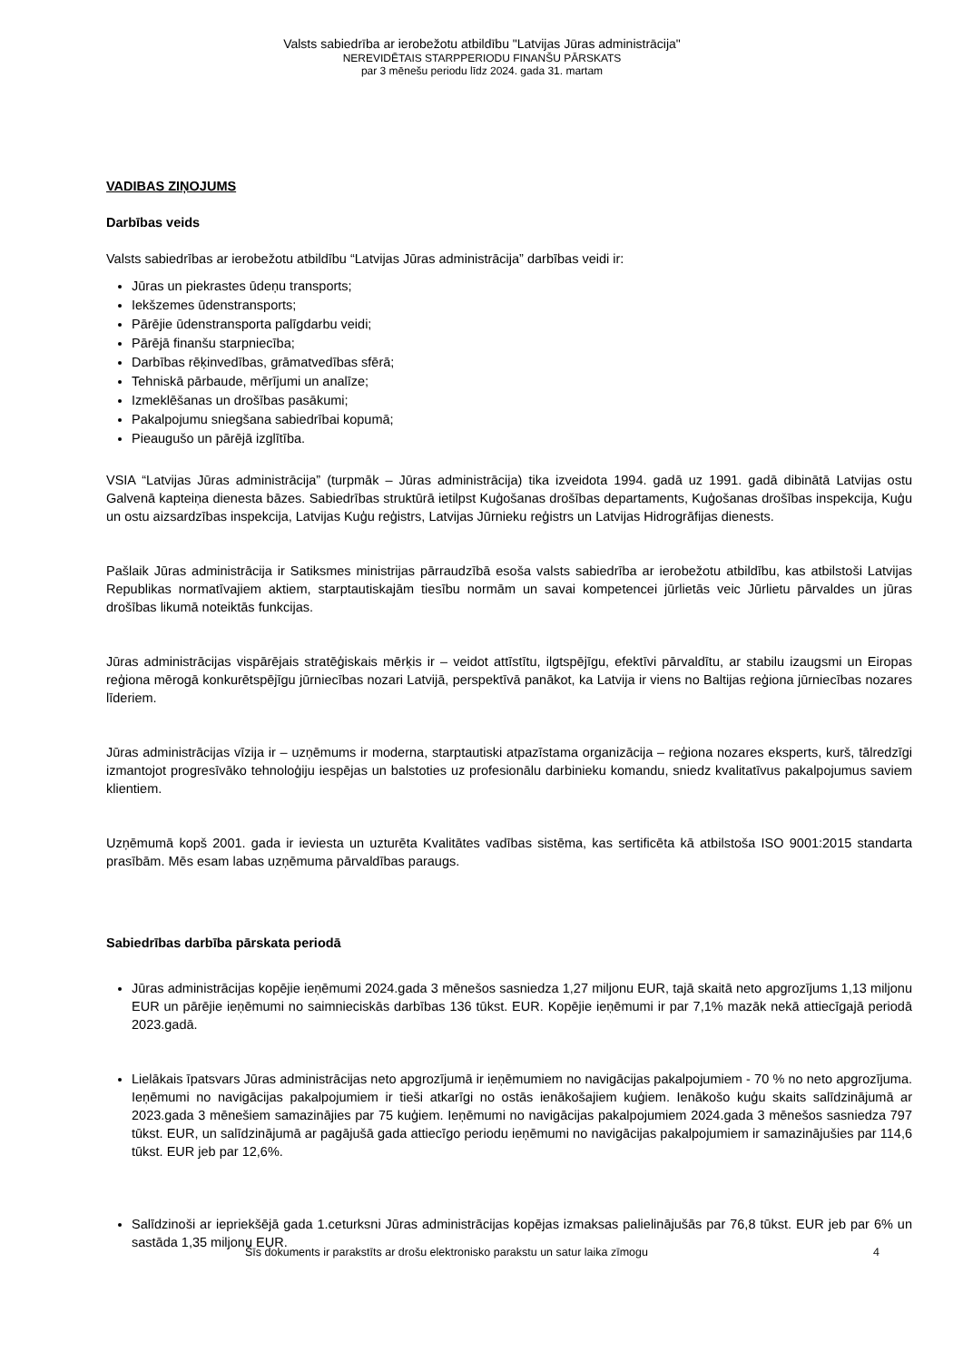Valsts sabiedrība ar ierobežotu atbildību "Latvijas Jūras administrācija"
NEREVIDĒTAIS STARPPERIODU FINANŠU PĀRSKATS
par 3 mēnešu periodu līdz 2024. gada 31. martam
VADIBAS ZIŅOJUMS
Darbības veids
Valsts sabiedrības ar ierobežotu atbildību “Latvijas Jūras administrācija” darbības veidi ir:
Jūras un piekrastes ūdeņu transports;
Iekšzemes ūdenstransports;
Pārējie ūdenstransporta palīgdarbu veidi;
Pārējā finanšu starpniecība;
Darbības rēķinvedības, grāmatvedības sfērā;
Tehniskā pārbaude, mērījumi un analīze;
Izmeklēšanas un drošības pasākumi;
Pakalpojumu sniegšana sabiedrībai kopumā;
Pieaugušo un pārējā izglītība.
VSIA “Latvijas Jūras administrācija” (turpmāk – Jūras administrācija) tika izveidota 1994. gadā uz 1991. gadā dibinātā Latvijas ostu Galvenā kapteiņa dienesta bāzes. Sabiedrības struktūrā ietilpst Kuģošanas drošības departaments, Kuģošanas drošības inspekcija, Kuģu un ostu aizsardzības inspekcija, Latvijas Kuģu reģistrs, Latvijas Jūrnieku reģistrs un Latvijas Hidrogrāfijas dienests.
Pašlaik Jūras administrācija ir Satiksmes ministrijas pārraudzībā esoša valsts sabiedrība ar ierobežotu atbildību, kas atbilstoši Latvijas Republikas normatīvajiem aktiem, starptautiskajām tiesību normām un savai kompetencei jūrlietās veic Jūrlietu pārvaldes un jūras drošības likumā noteiktās funkcijas.
Jūras administrācijas vispārējais stratēģiskais mērķis ir – veidot attīstītu, ilgtspējīgu, efektīvi pārvaldītu, ar stabilu izaugsmi un Eiropas reģiona mērogā konkurētspējīgu jūrniecības nozari Latvijā, perspektīvā panākot, ka Latvija ir viens no Baltijas reģiona jūrniecības nozares līderiem.
Jūras administrācijas vīzija ir – uzņēmums ir moderna, starptautiski atpazīstama organizācija – reģiona nozares eksperts, kurš, tālredzīgi izmantojot progresīvāko tehnoloģiju iespējas un balstoties uz profesionālu darbinieku komandu, sniedz kvalitatīvus pakalpojumus saviem klientiem.
Uzņēmumā kopš 2001. gada ir ieviesta un uzturēta Kvalitātes vadības sistēma, kas sertificēta kā atbilstoša ISO 9001:2015 standarta prasībām. Mēs esam labas uzņēmuma pārvaldības paraugs.
Sabiedrības darbība pārskata periodā
Jūras administrācijas kopējie ieņēmumi 2024.gada 3 mēnešos sasniedza 1,27 miljonu EUR, tajā skaitā neto apgrozījums 1,13 miljonu EUR un pārējie ieņēmumi no saimnieciskās darbības 136 tūkst. EUR. Kopējie ieņēmumi ir par 7,1% mazāk nekā attiecīgajā periodā 2023.gadā.
Lielākais īpatsvars Jūras administrācijas neto apgrozījumā ir ieņēmumiem no navigācijas pakalpojumiem - 70 % no neto apgrozījuma. Ieņēmumi no navigācijas pakalpojumiem ir tieši atkarīgi no ostās ienākošajiem kuģiem. Ienākošo kuģu skaits salīdzinājumā ar 2023.gada 3 mēnešiem samazinājies par 75 kuģiem. Ieņēmumi no navigācijas pakalpojumiem 2024.gada 3 mēnešos sasniedza 797 tūkst. EUR, un salīdzinājumā ar pagājušā gada attiecīgo periodu ieņēmumi no navigācijas pakalpojumiem ir samazinājušies par 114,6 tūkst. EUR jeb par 12,6%.
Salīdzinoši ar iepriekšējā gada 1.ceturksni Jūras administrācijas kopējas izmaksas palielinājušās par 76,8 tūkst. EUR jeb par 6% un sastāda 1,35 miljonu EUR.
Šīs dokuments ir parakstīts ar drošu elektronisko parakstu un satur laika zīmogu 4